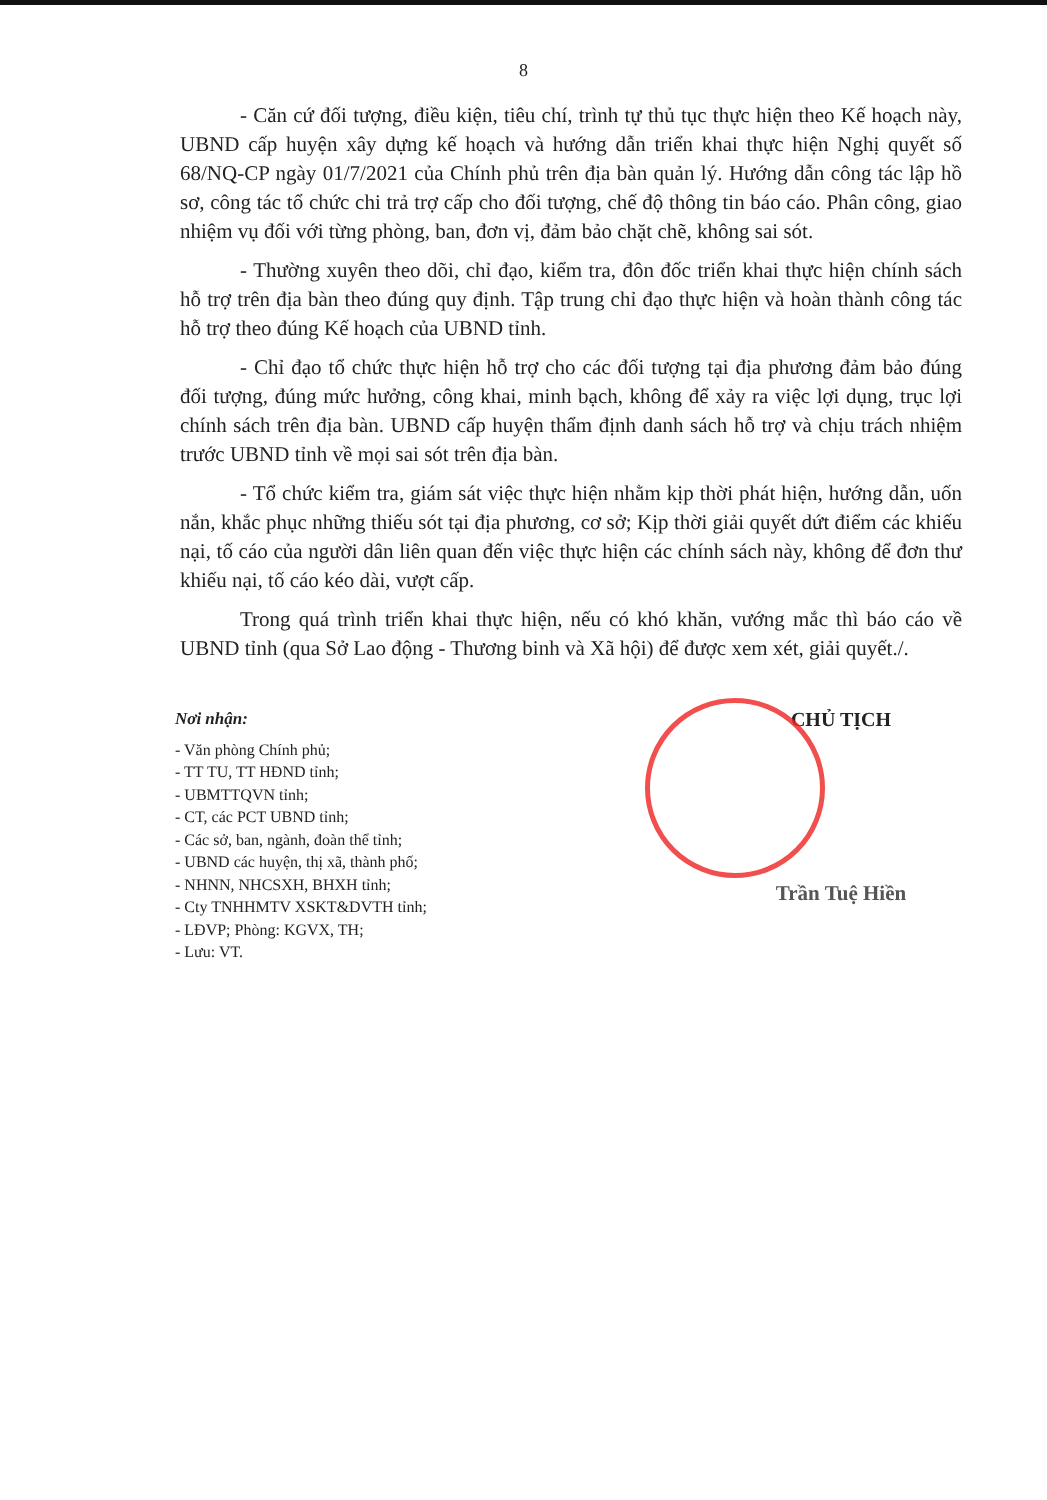8
- Căn cứ đối tượng, điều kiện, tiêu chí, trình tự thủ tục thực hiện theo Kế hoạch này, UBND cấp huyện xây dựng kế hoạch và hướng dẫn triển khai thực hiện Nghị quyết số 68/NQ-CP ngày 01/7/2021 của Chính phủ trên địa bàn quản lý. Hướng dẫn công tác lập hồ sơ, công tác tổ chức chi trả trợ cấp cho đối tượng, chế độ thông tin báo cáo. Phân công, giao nhiệm vụ đối với từng phòng, ban, đơn vị, đảm bảo chặt chẽ, không sai sót.
- Thường xuyên theo dõi, chỉ đạo, kiểm tra, đôn đốc triển khai thực hiện chính sách hỗ trợ trên địa bàn theo đúng quy định. Tập trung chỉ đạo thực hiện và hoàn thành công tác hỗ trợ theo đúng Kế hoạch của UBND tỉnh.
- Chỉ đạo tổ chức thực hiện hỗ trợ cho các đối tượng tại địa phương đảm bảo đúng đối tượng, đúng mức hưởng, công khai, minh bạch, không để xảy ra việc lợi dụng, trục lợi chính sách trên địa bàn. UBND cấp huyện thẩm định danh sách hỗ trợ và chịu trách nhiệm trước UBND tỉnh về mọi sai sót trên địa bàn.
- Tổ chức kiểm tra, giám sát việc thực hiện nhằm kịp thời phát hiện, hướng dẫn, uốn nắn, khắc phục những thiếu sót tại địa phương, cơ sở; Kịp thời giải quyết dứt điểm các khiếu nại, tố cáo của người dân liên quan đến việc thực hiện các chính sách này, không để đơn thư khiếu nại, tố cáo kéo dài, vượt cấp.
Trong quá trình triển khai thực hiện, nếu có khó khăn, vướng mắc thì báo cáo về UBND tỉnh (qua Sở Lao động - Thương binh và Xã hội) để được xem xét, giải quyết./.
Nơi nhận:
- Văn phòng Chính phủ;
- TT TU, TT HĐND tỉnh;
- UBMTTQVN tỉnh;
- CT, các PCT UBND tỉnh;
- Các sở, ban, ngành, đoàn thể tỉnh;
- UBND các huyện, thị xã, thành phố;
- NHNN, NHCSXH, BHXH tỉnh;
- Cty TNHHMTV XSKT&DVTH tỉnh;
- LĐVP; Phòng: KGVX, TH;
- Lưu: VT.
CHỦ TỊCH
Trần Tuệ Hiền